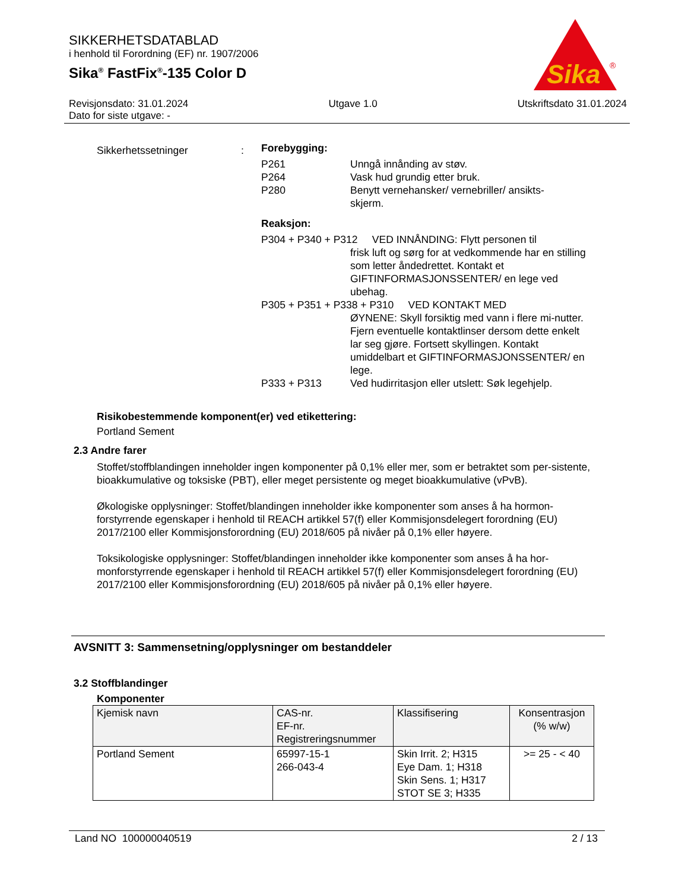SIKKERHETSDATABLAD
i henhold til Forordning (EF) nr. 1907/2006
Sika<sup>®</sup> FastFix<sup>®</sup>-135 Color D
Sika
®
Revisjonsdato: 31.01.2024 Utgave 1.0 Utskriftsdato 31.01.2024
Dato for siste utgave: -
Sikkerhetssetninger :
Forebygging:
P261 Unngå innånding av støv.
P264 Vask hud grundig etter bruk.
P280 Benytt vernehansker/ vernebriller/ ansikts-
skjerm.
Reaksjon:
P304 + P340 + P312 VED INNÅNDING: Flytt personen til
frisk luft og sørg for at vedkommende har en stilling som letter åndedrettet. Kontakt et GIFTINFORMASJONSSENTER/ en lege ved ubehag.
P305 + P351 + P338 + P310 VED KONTAKT MED
ØYNENE: Skyll forsiktig med vann i flere mi-nutter. Fjern eventuelle kontaktlinser dersom dette enkelt lar seg gjøre. Fortsett skyllingen. Kontakt umiddelbart et GIFTINFORMASJONSSENTER/ en lege.
P333 + P313 Ved hudirritasjon eller utslett: Søk legehjelp.
Risikobestemmende komponent(er) ved etikettering:
Portland Sement
2.3 Andre farer
Stoffet/stoffblandingen inneholder ingen komponenter på 0,1% eller mer, som er betraktet som per-sistente, bioakkumulative og toksiske (PBT), eller meget persistente og meget bioakkumulative (vPvB).
Økologiske opplysninger: Stoffet/blandingen inneholder ikke komponenter som anses å ha hormon-forstyrrende egenskaper i henhold til REACH artikkel 57(f) eller Kommisjonsdelegert forordning (EU) 2017/2100 eller Kommisjonsforordning (EU) 2018/605 på nivåer på 0,1% eller høyere.
Toksikologiske opplysninger: Stoffet/blandingen inneholder ikke komponenter som anses å ha hor-monforstyrrende egenskaper i henhold til REACH artikkel 57(f) eller Kommisjonsdelegert forordning (EU) 2017/2100 eller Kommisjonsforordning (EU) 2018/605 på nivåer på 0,1% eller høyere.
AVSNITT 3: Sammensetning/opplysninger om bestanddeler
3.2 Stoffblandinger
Komponenter
| Kjemisk navn | CAS-nr. EF-nr. Registreringsnummer | Klassifisering | Konsentrasjon (% w/w) |
| --- | --- | --- | --- |
| Portland Sement | 65997-15-1 266-043-4 | Skin Irrit. 2; H315 Eye Dam. 1; H318 Skin Sens. 1; H317 STOT SE 3; H335 | >= 25 - < 40 |
Land NO 100000040519 2 / 13